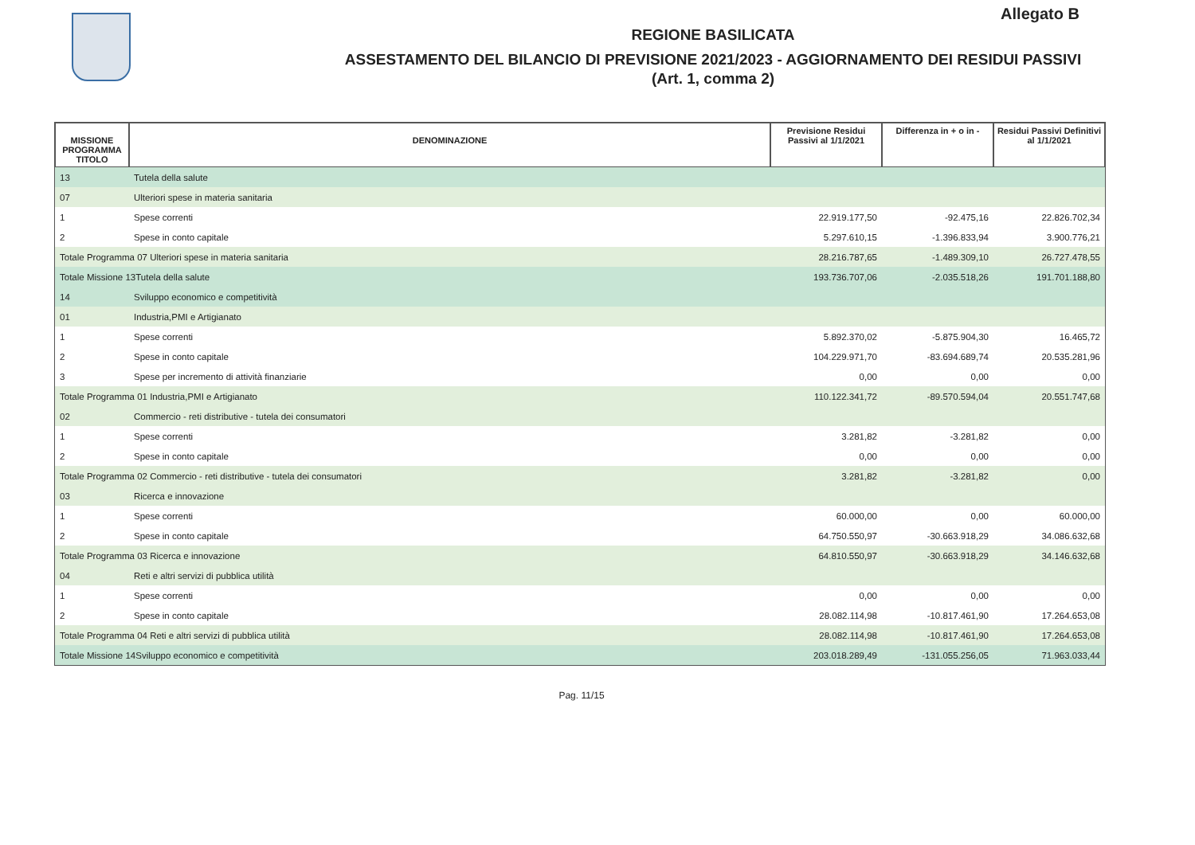Allegato B
REGIONE BASILICATA
ASSESTAMENTO DEL BILANCIO DI PREVISIONE 2021/2023 - AGGIORNAMENTO DEI RESIDUI PASSIVI
(Art. 1, comma 2)
| MISSIONE PROGRAMMA TITOLO | DENOMINAZIONE | Previsione Residui Passivi al 1/1/2021 | Differenza in + o in - | Residui Passivi Definitivi al 1/1/2021 |
| --- | --- | --- | --- | --- |
| 13 | Tutela della salute | | | |
| 07 | Ulteriori spese in materia sanitaria | | | |
| 1 | Spese correnti | 22.919.177,50 | -92.475,16 | 22.826.702,34 |
| 2 | Spese in conto capitale | 5.297.610,15 | -1.396.833,94 | 3.900.776,21 |
| Totale Programma 07 Ulteriori spese in materia sanitaria | | 28.216.787,65 | -1.489.309,10 | 26.727.478,55 |
| Totale Missione 13Tutela della salute | | 193.736.707,06 | -2.035.518,26 | 191.701.188,80 |
| 14 | Sviluppo economico e competitività | | | |
| 01 | Industria,PMI e Artigianato | | | |
| 1 | Spese correnti | 5.892.370,02 | -5.875.904,30 | 16.465,72 |
| 2 | Spese in conto capitale | 104.229.971,70 | -83.694.689,74 | 20.535.281,96 |
| 3 | Spese per incremento di attività finanziarie | 0,00 | 0,00 | 0,00 |
| Totale Programma 01 Industria,PMI e Artigianato | | 110.122.341,72 | -89.570.594,04 | 20.551.747,68 |
| 02 | Commercio - reti distributive - tutela dei consumatori | | | |
| 1 | Spese correnti | 3.281,82 | -3.281,82 | 0,00 |
| 2 | Spese in conto capitale | 0,00 | 0,00 | 0,00 |
| Totale Programma 02 Commercio - reti distributive - tutela dei consumatori | | 3.281,82 | -3.281,82 | 0,00 |
| 03 | Ricerca e innovazione | | | |
| 1 | Spese correnti | 60.000,00 | 0,00 | 60.000,00 |
| 2 | Spese in conto capitale | 64.750.550,97 | -30.663.918,29 | 34.086.632,68 |
| Totale Programma 03 Ricerca e innovazione | | 64.810.550,97 | -30.663.918,29 | 34.146.632,68 |
| 04 | Reti e altri servizi di pubblica utilità | | | |
| 1 | Spese correnti | 0,00 | 0,00 | 0,00 |
| 2 | Spese in conto capitale | 28.082.114,98 | -10.817.461,90 | 17.264.653,08 |
| Totale Programma 04 Reti e altri servizi di pubblica utilità | | 28.082.114,98 | -10.817.461,90 | 17.264.653,08 |
| Totale Missione 14Sviluppo economico e competitività | | 203.018.289,49 | -131.055.256,05 | 71.963.033,44 |
Pag. 11/15